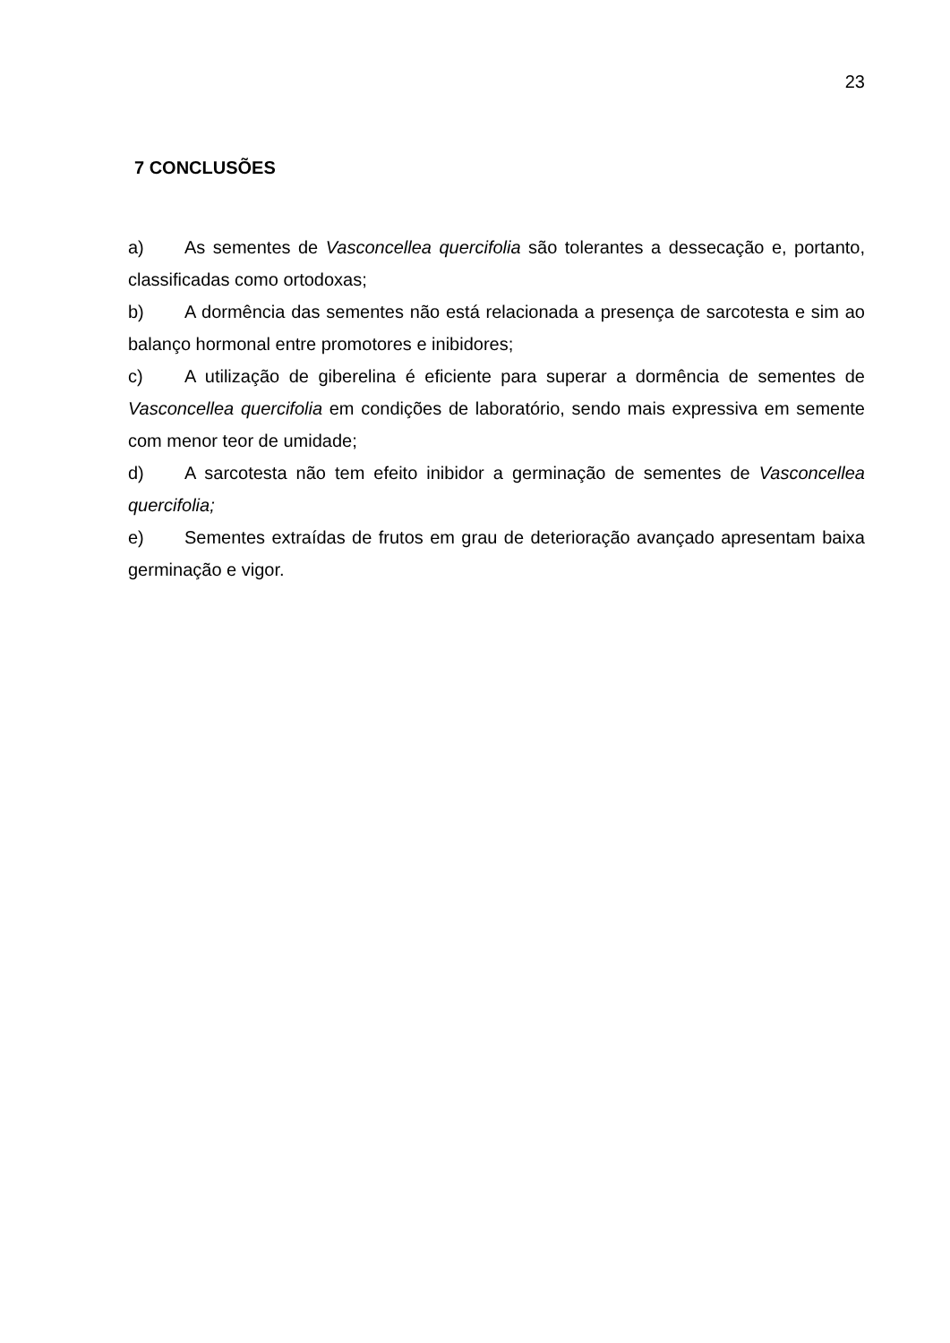23
7 CONCLUSÕES
a) As sementes de Vasconcellea quercifolia são tolerantes a dessecação e, portanto, classificadas como ortodoxas;
b) A dormência das sementes não está relacionada a presença de sarcotesta e sim ao balanço hormonal entre promotores e inibidores;
c) A utilização de giberelina é eficiente para superar a dormência de sementes de Vasconcellea quercifolia em condições de laboratório, sendo mais expressiva em semente com menor teor de umidade;
d) A sarcotesta não tem efeito inibidor a germinação de sementes de Vasconcellea quercifolia;
e) Sementes extraídas de frutos em grau de deterioração avançado apresentam baixa germinação e vigor.